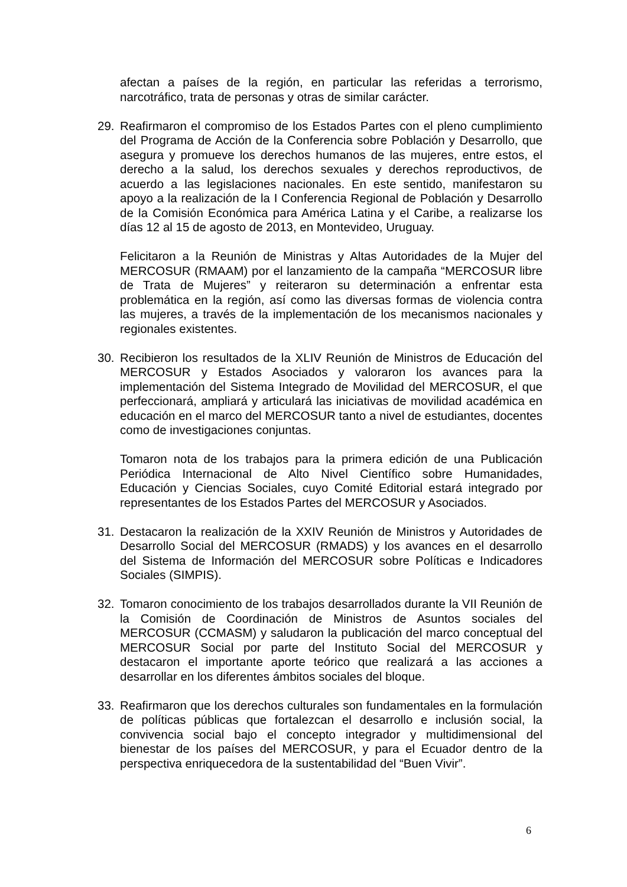afectan a países de la región, en particular las referidas a terrorismo, narcotráfico, trata de personas y otras de similar carácter.
29. Reafirmaron el compromiso de los Estados Partes con el pleno cumplimiento del Programa de Acción de la Conferencia sobre Población y Desarrollo, que asegura y promueve los derechos humanos de las mujeres, entre estos, el derecho a la salud, los derechos sexuales y derechos reproductivos, de acuerdo a las legislaciones nacionales. En este sentido, manifestaron su apoyo a la realización de la I Conferencia Regional de Población y Desarrollo de la Comisión Económica para América Latina y el Caribe, a realizarse los días 12 al 15 de agosto de 2013, en Montevideo, Uruguay.
Felicitaron a la Reunión de Ministras y Altas Autoridades de la Mujer del MERCOSUR (RMAAM) por el lanzamiento de la campaña “MERCOSUR libre de Trata de Mujeres” y reiteraron su determinación a enfrentar esta problemática en la región, así como las diversas formas de violencia contra las mujeres, a través de la implementación de los mecanismos nacionales y regionales existentes.
30. Recibieron los resultados de la XLIV Reunión de Ministros de Educación del MERCOSUR y Estados Asociados y valoraron los avances para la implementación del Sistema Integrado de Movilidad del MERCOSUR, el que perfeccionará, ampliará y articulará las iniciativas de movilidad académica en educación en el marco del MERCOSUR tanto a nivel de estudiantes, docentes como de investigaciones conjuntas.
Tomaron nota de los trabajos para la primera edición de una Publicación Periódica Internacional de Alto Nivel Científico sobre Humanidades, Educación y Ciencias Sociales, cuyo Comité Editorial estará integrado por representantes de los Estados Partes del MERCOSUR y Asociados.
31. Destacaron la realización de la XXIV Reunión de Ministros y Autoridades de Desarrollo Social del MERCOSUR (RMADS) y los avances en el desarrollo del Sistema de Información del MERCOSUR sobre Políticas e Indicadores Sociales (SIMPIS).
32. Tomaron conocimiento de los trabajos desarrollados durante la VII Reunión de la Comisión de Coordinación de Ministros de Asuntos sociales del MERCOSUR (CCMASM) y saludaron la publicación del marco conceptual del MERCOSUR Social por parte del Instituto Social del MERCOSUR y destacaron el importante aporte teórico que realizará a las acciones a desarrollar en los diferentes ámbitos sociales del bloque.
33. Reafirmaron que los derechos culturales son fundamentales en la formulación de políticas públicas que fortalezcan el desarrollo e inclusión social, la convivencia social bajo el concepto integrador y multidimensional del bienestar de los países del MERCOSUR, y para el Ecuador dentro de la perspectiva enriquecedora de la sustentabilidad del “Buen Vivir”.
6